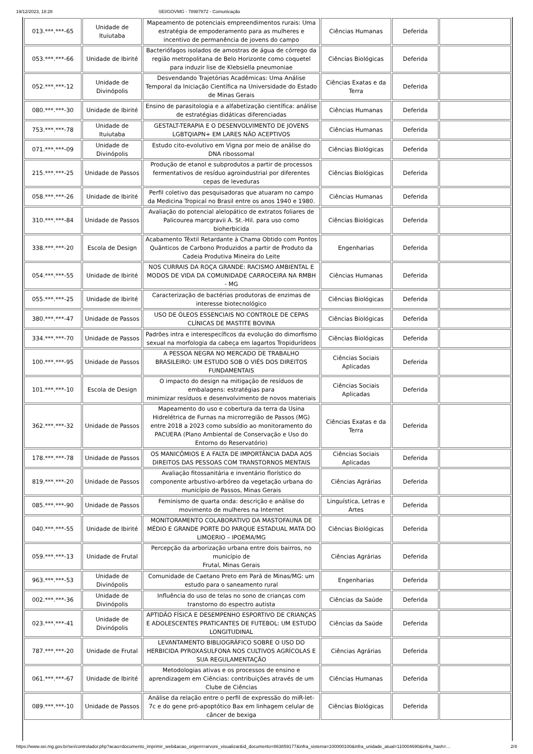19/12/2023, 18:28 SEI/GOVMG - 78987872 - Comunicação
| 013.***.***-65 | Unidade de Ituiutaba | Mapeamento de potenciais empreendimentos rurais: Uma estratégia de empoderamento para as mulheres e incentivo de permanência de jovens do campo | Ciências Humanas | Deferida | |
| 053.***.***-66 | Unidade de Ibirité | Bacteriófagos isolados de amostras de água de córrego da região metropolitana de Belo Horizonte como coquetel para induzir lise de Klebsiella pneumoniae | Ciências Biológicas | Deferida | |
| 052.***.***-12 | Unidade de Divinópolis | Desvendando Trajetórias Acadêmicas: Uma Análise Temporal da Iniciação Científica na Universidade do Estado de Minas Gerais | Ciências Exatas e da Terra | Deferida | |
| 080.***.***-30 | Unidade de Ibirité | Ensino de parasitologia e a alfabetização científica: análise de estratégias didáticas diferenciadas | Ciências Humanas | Deferida | |
| 753.***.***-78 | Unidade de Ituiutaba | GESTALT-TERAPIA E O DESENVOLVIMENTO DE JOVENS LGBTQIAPN+ EM LARES NÃO ACEPTIVOS | Ciências Humanas | Deferida | |
| 071.***.***-09 | Unidade de Divinópolis | Estudo cito-evolutivo em Vigna por meio de análise do DNA ribossomal | Ciências Biológicas | Deferida | |
| 215.***.***-25 | Unidade de Passos | Produção de etanol e subprodutos a partir de processos fermentativos de resíduo agroindustrial por diferentes cepas de leveduras | Ciências Biológicas | Deferida | |
| 058.***.***-26 | Unidade de Ibirité | Perfil coletivo das pesquisadoras que atuaram no campo da Medicina Tropical no Brasil entre os anos 1940 e 1980. | Ciências Humanas | Deferida | |
| 310.***.***-84 | Unidade de Passos | Avaliação do potencial alelopático de extratos foliares de Palicourea marcgravii A. St.-Hil. para uso como bioherbicida | Ciências Biológicas | Deferida | |
| 338.***.***-20 | Escola de Design | Acabamento Têxtil Retardante à Chama Obtido com Pontos Quânticos de Carbono Produzidos a partir de Produto da Cadeia Produtiva Mineira do Leite | Engenharias | Deferida | |
| 054.***.***-55 | Unidade de Ibirité | NOS CURRAIS DA ROÇA GRANDE: RACISMO AMBIENTAL E MODOS DE VIDA DA COMUNIDADE CARROCEIRA NA RMBH - MG | Ciências Humanas | Deferida | |
| 055.***.***-25 | Unidade de Ibirité | Caracterização de bactérias produtoras de enzimas de interesse biotecnológico | Ciências Biológicas | Deferida | |
| 380.***.***-47 | Unidade de Passos | USO DE ÓLEOS ESSENCIAIS NO CONTROLE DE CEPAS CLÍNICAS DE MASTITE BOVINA | Ciências Biológicas | Deferida | |
| 334.***.***-70 | Unidade de Passos | Padrões intra e interespecíficos da evolução do dimorfismo sexual na morfologia da cabeça em lagartos Tropidurídeos | Ciências Biológicas | Deferida | |
| 100.***.***-95 | Unidade de Passos | A PESSOA NEGRA NO MERCADO DE TRABALHO BRASILEIRO: UM ESTUDO SOB O VIÉS DOS DIREITOS FUNDAMENTAIS | Ciências Sociais Aplicadas | Deferida | |
| 101.***.***-10 | Escola de Design | O impacto do design na mitigação de resíduos de embalagens: estratégias para minimizar resíduos e desenvolvimento de novos materiais | Ciências Sociais Aplicadas | Deferida | |
| 362.***.***-32 | Unidade de Passos | Mapeamento do uso e cobertura da terra da Usina Hidrelétrica de Furnas na microrregião de Passos (MG) entre 2018 a 2023 como subsídio ao monitoramento do PACUERA (Plano Ambiental de Conservação e Uso do Entorno do Reservatório) | Ciências Exatas e da Terra | Deferida | |
| 178.***.***-78 | Unidade de Passos | OS MANICÔMIOS E A FALTA DE IMPORTÂNCIA DADA AOS DIREITOS DAS PESSOAS COM TRANSTORNOS MENTAIS | Ciências Sociais Aplicadas | Deferida | |
| 819.***.***-20 | Unidade de Passos | Avaliação fitossanitária e inventário florístico do componente arbustivo-arbóreo da vegetação urbana do município de Passos, Minas Gerais | Ciências Agrárias | Deferida | |
| 085.***.***-90 | Unidade de Passos | Feminismo de quarta onda: descrição e análise do movimento de mulheres na Internet | Linguística, Letras e Artes | Deferida | |
| 040.***.***-55 | Unidade de Ibirité | MONITORAMENTO COLABORATIVO DA MASTOFAUNA DE MÉDIO E GRANDE PORTE DO PARQUE ESTADUAL MATA DO LIMOERIO – IPOEMA/MG | Ciências Biológicas | Deferida | |
| 059.***.***-13 | Unidade de Frutal | Percepção da arborização urbana entre dois bairros, no município de Frutal, Minas Gerais | Ciências Agrárias | Deferida | |
| 963.***.***-53 | Unidade de Divinópolis | Comunidade de Caetano Preto em Pará de Minas/MG: um estudo para o saneamento rural | Engenharias | Deferida | |
| 002.***.***-36 | Unidade de Divinópolis | Influência do uso de telas no sono de crianças com transtorno do espectro autista | Ciências da Saúde | Deferida | |
| 023.***.***-41 | Unidade de Divinópolis | APTIDÃO FÍSICA E DESEMPENHO ESPORTIVO DE CRIANÇAS E ADOLESCENTES PRATICANTES DE FUTEBOL: UM ESTUDO LONGITUDINAL | Ciências da Saúde | Deferida | |
| 787.***.***-20 | Unidade de Frutal | LEVANTAMENTO BIBLIOGRÁFICO SOBRE O USO DO HERBICIDA PYROXASULFONA NOS CULTIVOS AGRÍCOLAS E SUA REGULAMENTAÇÃO | Ciências Agrárias | Deferida | |
| 061.***.***-67 | Unidade de Ibirité | Metodologias ativas e os processos de ensino e aprendizagem em Ciências: contribuições através de um Clube de Ciências | Ciências Humanas | Deferida | |
| 089.***.***-10 | Unidade de Passos | Análise da relação entre o perfil de expressão do miR-let-7c e do gene pró-apoptótico Bax em linhagem celular de câncer de bexiga | Ciências Biológicas | Deferida | |
https://www.sei.mg.gov.br/sei/controlador.php?acao=documento_imprimir_web&acao_origem=arvore_visualizar&id_documento=863859177&infra_sistema=100000100&infra_unidade_atual=110004690&infra_hash=… 2/4